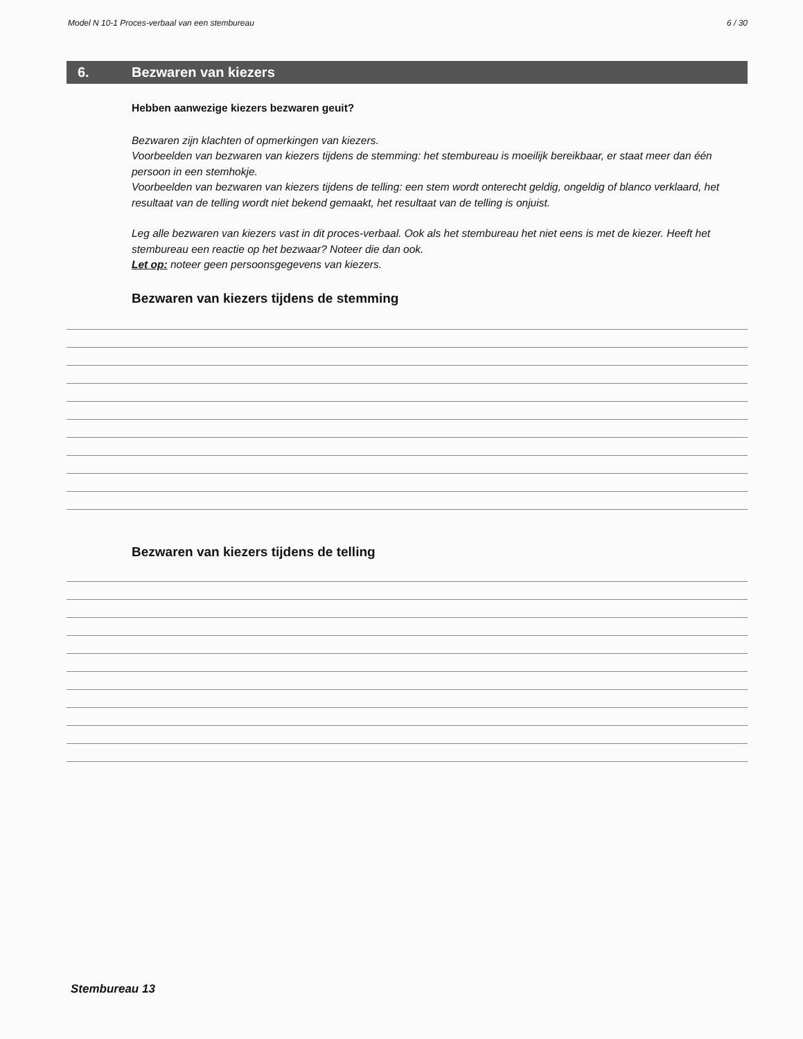Model N 10-1 Proces-verbaal van een stembureau 6 / 30
6. Bezwaren van kiezers
Hebben aanwezige kiezers bezwaren geuit?
Bezwaren zijn klachten of opmerkingen van kiezers.
Voorbeelden van bezwaren van kiezers tijdens de stemming: het stembureau is moeilijk bereikbaar, er staat meer dan één persoon in een stemhokje.
Voorbeelden van bezwaren van kiezers tijdens de telling: een stem wordt onterecht geldig, ongeldig of blanco verklaard, het resultaat van de telling wordt niet bekend gemaakt, het resultaat van de telling is onjuist.
Leg alle bezwaren van kiezers vast in dit proces-verbaal. Ook als het stembureau het niet eens is met de kiezer. Heeft het stembureau een reactie op het bezwaar? Noteer die dan ook.
Let op: noteer geen persoonsgegevens van kiezers.
Bezwaren van kiezers tijdens de stemming
Bezwaren van kiezers tijdens de telling
Stembureau 13